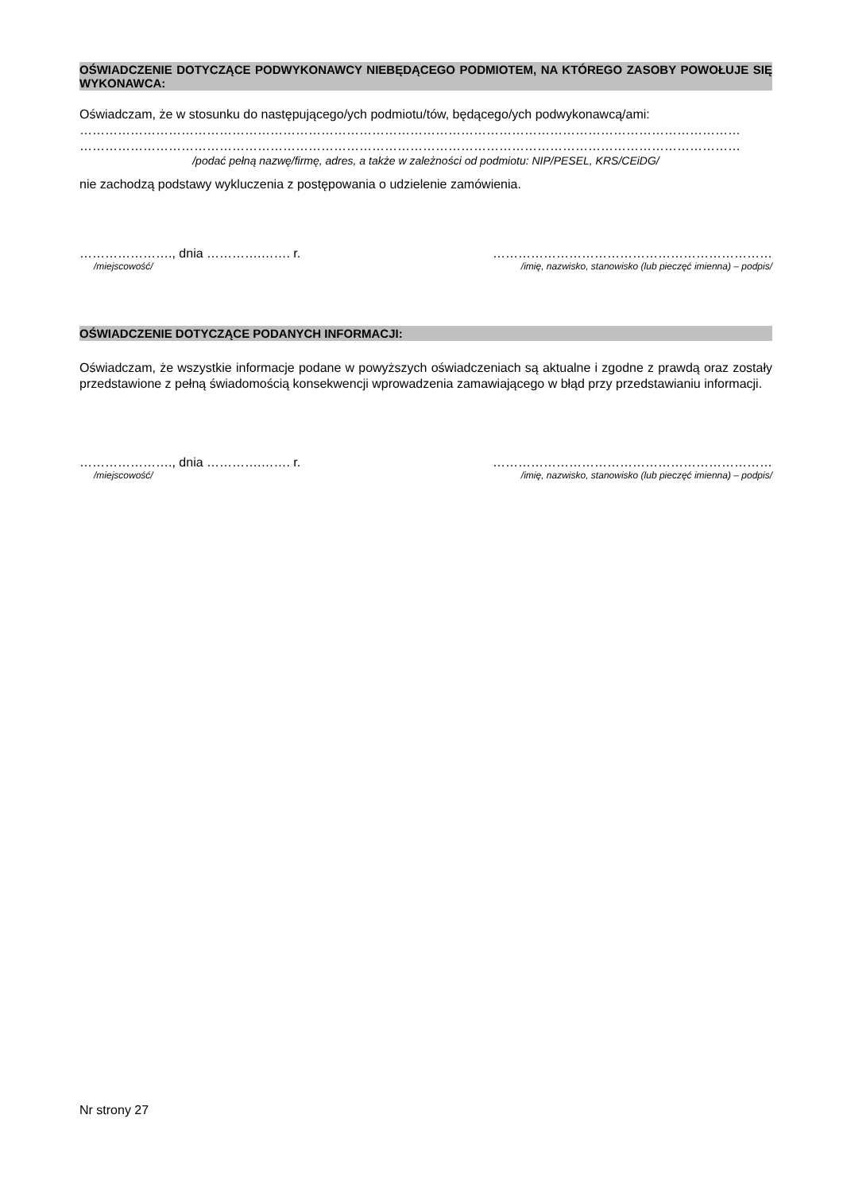OŚWIADCZENIE DOTYCZĄCE PODWYKONAWCY NIEBĘDĄCEGO PODMIOTEM, NA KTÓREGO ZASOBY POWOŁUJE SIĘ WYKONAWCA:
Oświadczam, że w stosunku do następującego/ych podmiotu/tów, będącego/ych podwykonawcą/ami:
…………………………………………………………………………………………………………………………………………
…………………………………………………………………………………………………………………………………………
/podać pełną nazwę/firmę, adres, a także w zależności od podmiotu: NIP/PESEL, KRS/CEiDG/
nie zachodzą podstawy wykluczenia z postępowania o udzielenie zamówienia.
…………………., dnia ………….……. r. …………………………………………………………
/miejscowość/ /imię, nazwisko, stanowisko (lub pieczęć imienna) – podpis/
OŚWIADCZENIE DOTYCZĄCE PODANYCH INFORMACJI:
Oświadczam, że wszystkie informacje podane w powyższych oświadczeniach są aktualne i zgodne z prawdą oraz zostały przedstawione z pełną świadomością konsekwencji wprowadzenia zamawiającego w błąd przy przedstawianiu informacji.
…………………., dnia ………….……. r. …………………………………………………………
/miejscowość/ /imię, nazwisko, stanowisko (lub pieczęć imienna) – podpis/
Nr strony 27